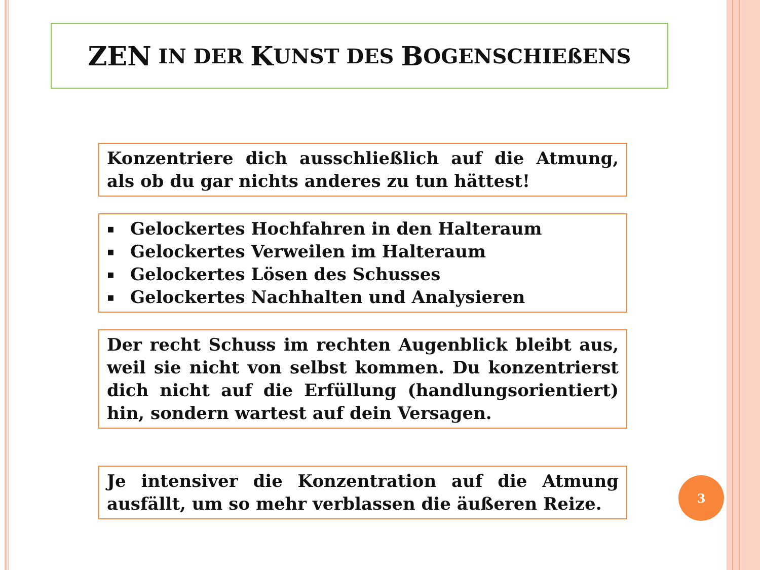ZEN IN DER K UNST DES B OGENSCHIEßENS
Konzentriere dich ausschließlich auf die Atmung, als ob du gar nichts anderes zu tun hättest!
▪ Gelockertes Hochfahren in den Halteraum
▪ Gelockertes Verweilen im Halteraum
▪ Gelockertes Lösen des Schusses
▪ Gelockertes Nachhalten und Analysieren
Der recht Schuss im rechten Augenblick bleibt aus, weil sie nicht von selbst kommen. Du konzentrierst dich nicht auf die Erfüllung (handlungsorientiert) hin, sondern wartest auf dein Versagen.
Je intensiver die Konzentration auf die Atmung ausfällt, um so mehr verblassen die äußeren Reize.
3